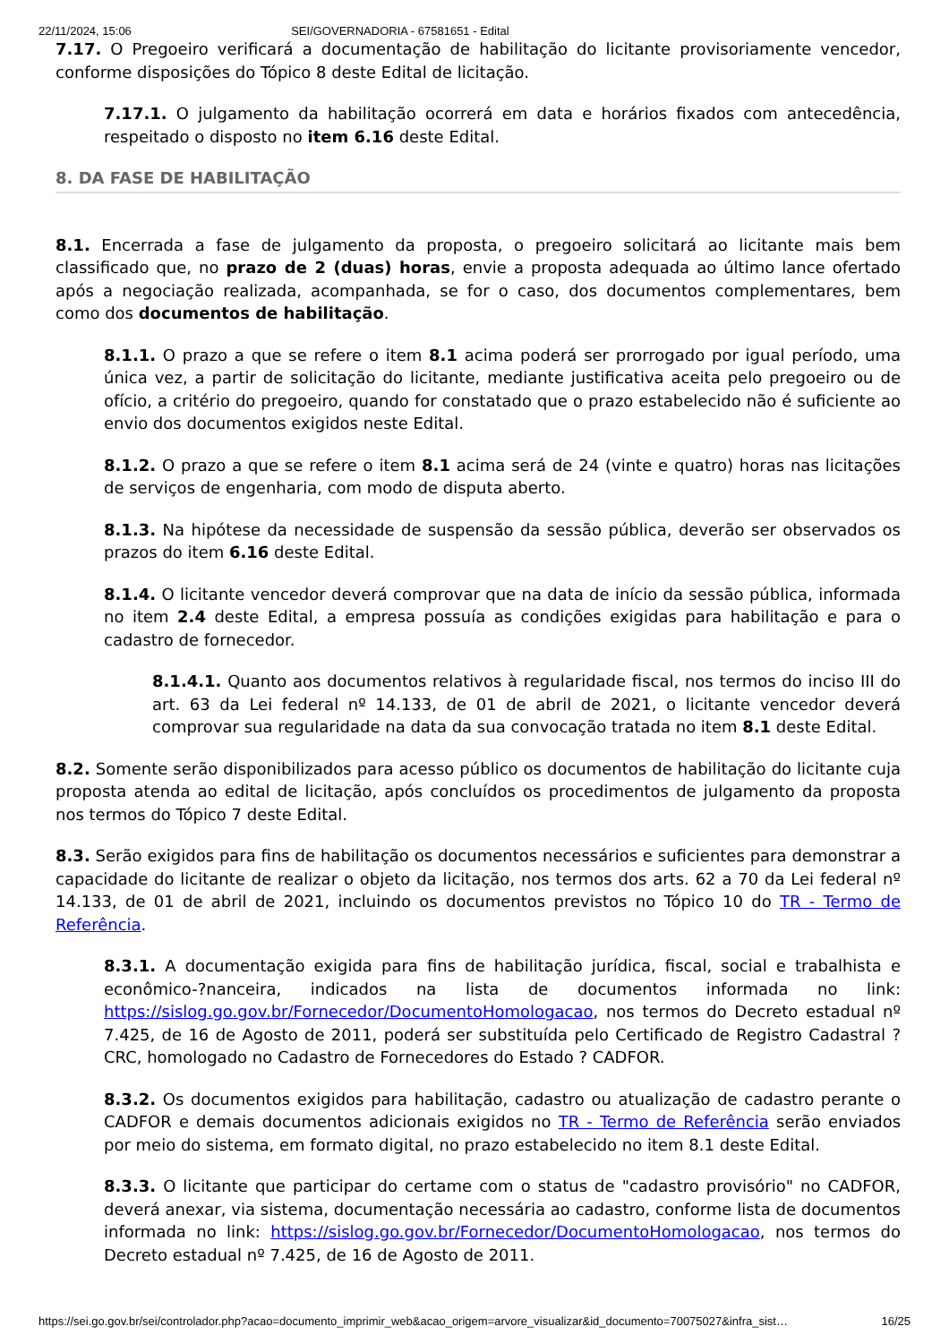22/11/2024, 15:06 SEI/GOVERNADORIA - 67581651 - Edital
7.17. O Pregoeiro verificará a documentação de habilitação do licitante provisoriamente vencedor, conforme disposições do Tópico 8 deste Edital de licitação.
7.17.1. O julgamento da habilitação ocorrerá em data e horários fixados com antecedência, respeitado o disposto no item 6.16 deste Edital.
8. DA FASE DE HABILITAÇÃO
8.1. Encerrada a fase de julgamento da proposta, o pregoeiro solicitará ao licitante mais bem classificado que, no prazo de 2 (duas) horas, envie a proposta adequada ao último lance ofertado após a negociação realizada, acompanhada, se for o caso, dos documentos complementares, bem como dos documentos de habilitação.
8.1.1. O prazo a que se refere o item 8.1 acima poderá ser prorrogado por igual período, uma única vez, a partir de solicitação do licitante, mediante justificativa aceita pelo pregoeiro ou de ofício, a critério do pregoeiro, quando for constatado que o prazo estabelecido não é suficiente ao envio dos documentos exigidos neste Edital.
8.1.2. O prazo a que se refere o item 8.1 acima será de 24 (vinte e quatro) horas nas licitações de serviços de engenharia, com modo de disputa aberto.
8.1.3. Na hipótese da necessidade de suspensão da sessão pública, deverão ser observados os prazos do item 6.16 deste Edital.
8.1.4. O licitante vencedor deverá comprovar que na data de início da sessão pública, informada no item 2.4 deste Edital, a empresa possuía as condições exigidas para habilitação e para o cadastro de fornecedor.
8.1.4.1. Quanto aos documentos relativos à regularidade fiscal, nos termos do inciso III do art. 63 da Lei federal nº 14.133, de 01 de abril de 2021, o licitante vencedor deverá comprovar sua regularidade na data da sua convocação tratada no item 8.1 deste Edital.
8.2. Somente serão disponibilizados para acesso público os documentos de habilitação do licitante cuja proposta atenda ao edital de licitação, após concluídos os procedimentos de julgamento da proposta nos termos do Tópico 7 deste Edital.
8.3. Serão exigidos para fins de habilitação os documentos necessários e suficientes para demonstrar a capacidade do licitante de realizar o objeto da licitação, nos termos dos arts. 62 a 70 da Lei federal nº 14.133, de 01 de abril de 2021, incluindo os documentos previstos no Tópico 10 do TR - Termo de Referência.
8.3.1. A documentação exigida para fins de habilitação jurídica, fiscal, social e trabalhista e econômico-?nanceira, indicados na lista de documentos informada no link: https://sislog.go.gov.br/Fornecedor/DocumentoHomologacao, nos termos do Decreto estadual nº 7.425, de 16 de Agosto de 2011, poderá ser substituída pelo Certificado de Registro Cadastral ? CRC, homologado no Cadastro de Fornecedores do Estado ? CADFOR.
8.3.2. Os documentos exigidos para habilitação, cadastro ou atualização de cadastro perante o CADFOR e demais documentos adicionais exigidos no TR - Termo de Referência serão enviados por meio do sistema, em formato digital, no prazo estabelecido no item 8.1 deste Edital.
8.3.3. O licitante que participar do certame com o status de "cadastro provisório" no CADFOR, deverá anexar, via sistema, documentação necessária ao cadastro, conforme lista de documentos informada no link: https://sislog.go.gov.br/Fornecedor/DocumentoHomologacao, nos termos do Decreto estadual nº 7.425, de 16 de Agosto de 2011.
https://sei.go.gov.br/sei/controlador.php?acao=documento_imprimir_web&acao_origem=arvore_visualizar&id_documento=70075027&infra_sist… 16/25